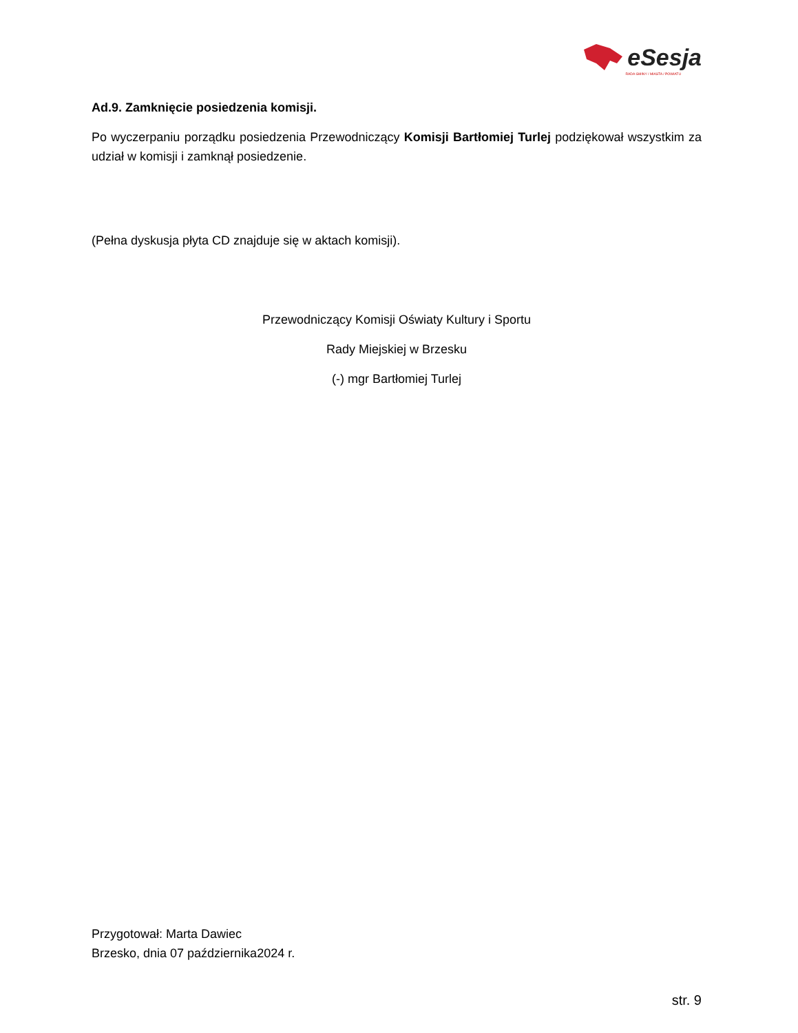eSesja
RADA GMINY / MIASTA / POWIATU
Ad.9. Zamknięcie posiedzenia komisji.
Po wyczerpaniu porządku posiedzenia Przewodniczący Komisji Bartłomiej Turlej podziękował wszystkim za udział w komisji i zamknął posiedzenie.
(Pełna dyskusja płyta CD znajduje się w aktach komisji).
Przewodniczący Komisji Oświaty Kultury i Sportu
Rady Miejskiej w Brzesku
(-) mgr Bartłomiej Turlej
Przygotował: Marta Dawiec
Brzesko, dnia 07 października2024 r.
str. 9